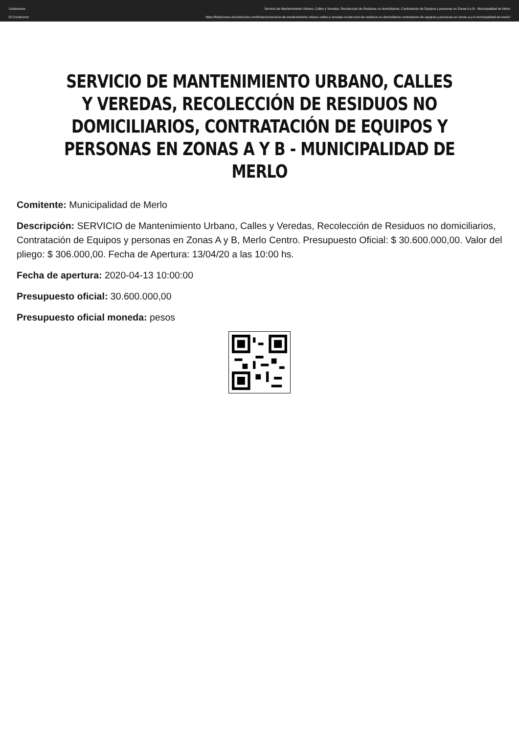Licitaciones
El Constructor
Servicio de Mantenimiento Urbano, Calles y Veredas, Recolección de Residuos no domiciliarios, Contratación de Equipos y personas en Zonas A y B - Municipalidad de Merlo
https://licitaciones.elconstructor.com/licitacion/servicio-de-mantenimiento-urbano-calles-y-veredas-recoleccion-de-residuos-no-domiciliarios-contratacion-de-equipos-y-personas-en-zonas-a-y-b-municipalidad-de-merlo/
SERVICIO DE MANTENIMIENTO URBANO, CALLES Y VEREDAS, RECOLECCIÓN DE RESIDUOS NO DOMICILIARIOS, CONTRATACIÓN DE EQUIPOS Y PERSONAS EN ZONAS A Y B - MUNICIPALIDAD DE MERLO
Comitente: Municipalidad de Merlo
Descripción: SERVICIO de Mantenimiento Urbano, Calles y Veredas, Recolección de Residuos no domiciliarios, Contratación de Equipos y personas en Zonas A y B, Merlo Centro. Presupuesto Oficial: $ 30.600.000,00. Valor del pliego: $ 306.000,00. Fecha de Apertura: 13/04/20 a las 10:00 hs.
Fecha de apertura: 2020-04-13 10:00:00
Presupuesto oficial: 30.600.000,00
Presupuesto oficial moneda: pesos